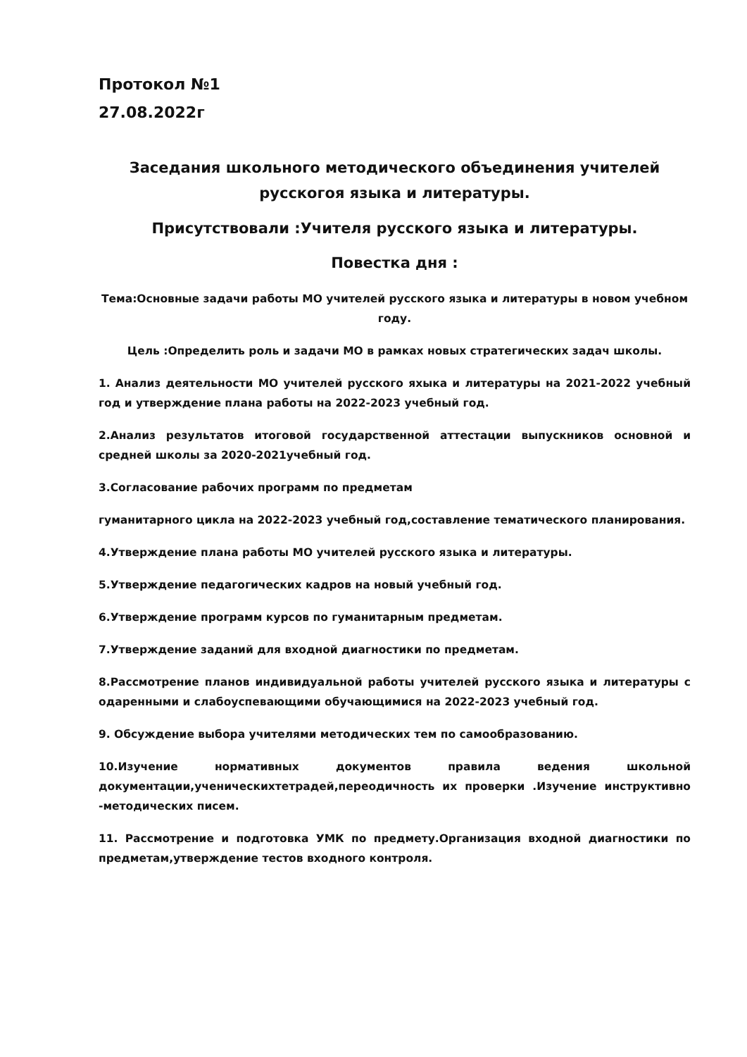Протокол №1
27.08.2022г
Заседания школьного методического объединения учителей
русскогоя языка и литературы.
Присутствовали :Учителя русского языка и литературы.
Повестка дня :
Тема:Основные задачи работы МО учителей русского языка и литературы в новом учебном году.
Цель :Определить роль и задачи МО в рамках новых стратегических задач школы.
1. Анализ деятельности МО учителей русского яхыка и литературы на 2021-2022 учебный год и утверждение плана работы на 2022-2023 учебный год.
2.Анализ результатов итоговой государственной аттестации выпускников основной и средней школы за 2020-2021учебный год.
3.Согласование рабочих программ по предметам
гуманитарного цикла на 2022-2023 учебный год,составление тематического планирования.
4.Утверждение плана работы МО учителей русского языка и литературы.
5.Утверждение педагогических кадров на новый учебный год.
6.Утверждение программ курсов по гуманитарным предметам.
7.Утверждение заданий для входной диагностики по предметам.
8.Рассмотрение планов индивидуальной работы учителей русского языка и литературы с одаренными и слабоуспевающими обучающимися на 2022-2023 учебный год.
9. Обсуждение выбора учителями методических тем по самообразованию.
10.Изучение нормативных документов правила ведения школьной документации,ученическихтетрадей,переодичность их проверки .Изучение инструктивно -методических писем.
11. Рассмотрение и подготовка УМК по предмету.Организация входной диагностики по предметам,утверждение тестов входного контроля.